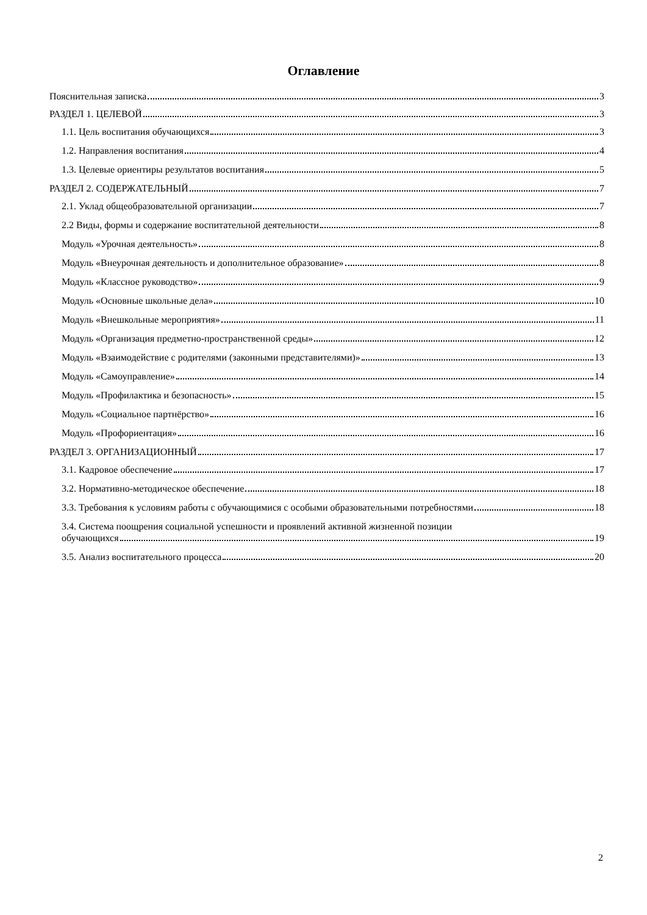Оглавление
Пояснительная записка 3
РАЗДЕЛ 1. ЦЕЛЕВОЙ 3
1.1. Цель воспитания обучающихся 3
1.2. Направления воспитания 4
1.3. Целевые ориентиры результатов воспитания 5
РАЗДЕЛ 2. СОДЕРЖАТЕЛЬНЫЙ 7
2.1. Уклад общеобразовательной организации 7
2.2 Виды, формы и содержание воспитательной деятельности 8
Модуль «Урочная деятельность» 8
Модуль «Внеурочная деятельность и дополнительное образование» 8
Модуль «Классное руководство» 9
Модуль «Основные школьные дела» 10
Модуль «Внешкольные мероприятия» 11
Модуль «Организация предметно-пространственной среды» 12
Модуль «Взаимодействие с родителями (законными представителями)» 13
Модуль «Самоуправление» 14
Модуль «Профилактика и безопасность» 15
Модуль «Социальное партнёрство» 16
Модуль «Профориентация» 16
РАЗДЕЛ 3. ОРГАНИЗАЦИОННЫЙ 17
3.1. Кадровое обеспечение 17
3.2. Нормативно-методическое обеспечение 18
3.3. Требования к условиям работы с обучающимися с особыми образовательными потребностями 18
3.4. Система поощрения социальной успешности и проявлений активной жизненной позиции
обучающихся 19
3.5. Анализ воспитательного процесса 20
2